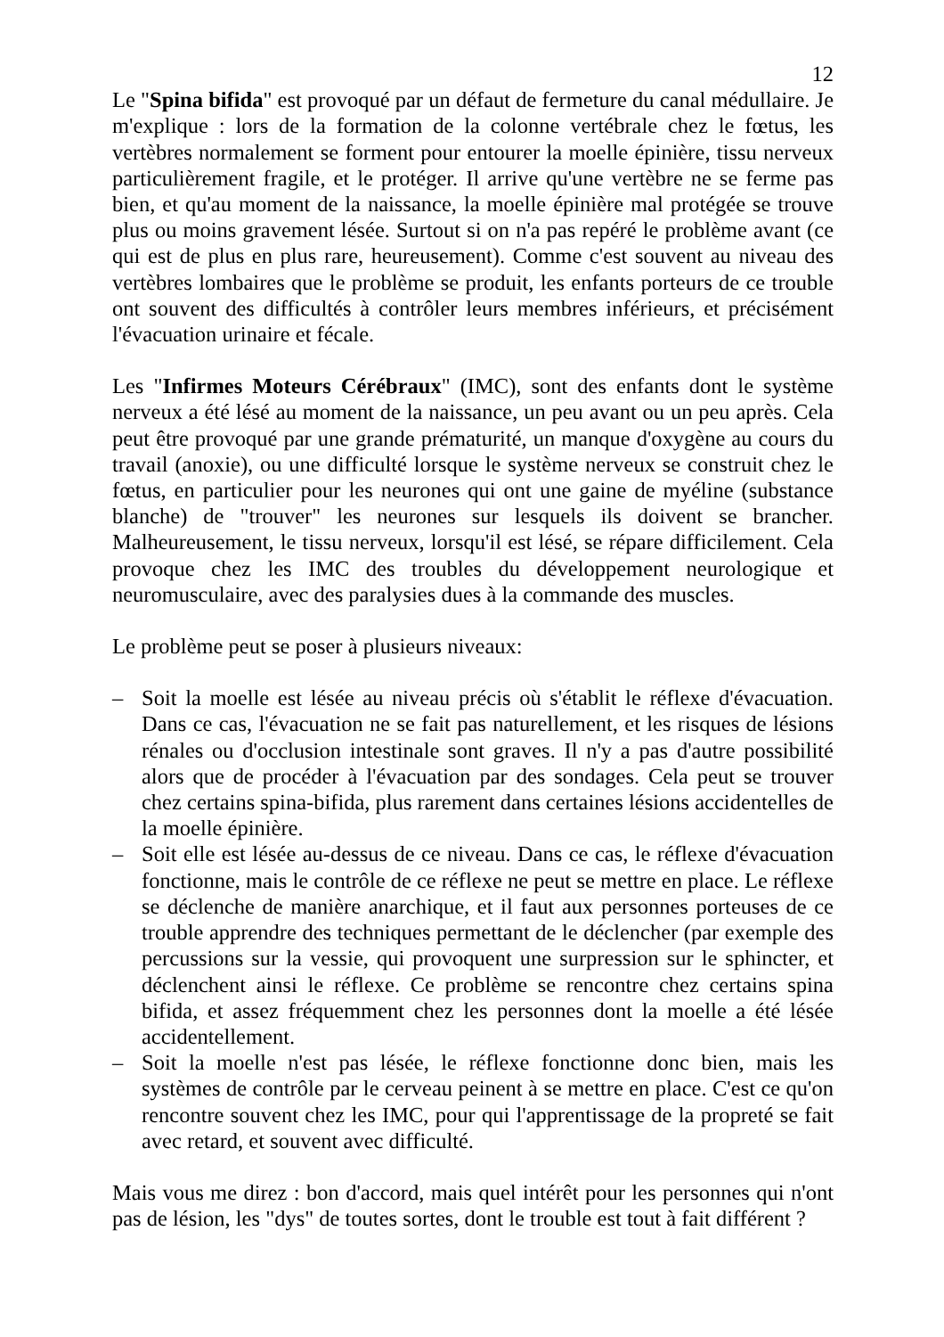12
Le "Spina bifida" est provoqué par un défaut de fermeture du canal médullaire. Je m'explique : lors de la formation de la colonne vertébrale chez le fœtus, les vertèbres normalement se forment pour entourer la moelle épinière, tissu nerveux particulièrement fragile, et le protéger. Il arrive qu'une vertèbre ne se ferme pas bien, et qu'au moment de la naissance, la moelle épinière mal protégée se trouve plus ou moins gravement lésée. Surtout si on n'a pas repéré le problème avant (ce qui est de plus en plus rare, heureusement). Comme c'est souvent au niveau des vertèbres lombaires que le problème se produit, les enfants porteurs de ce trouble ont souvent des difficultés à contrôler leurs membres inférieurs, et précisément l'évacuation urinaire et fécale.
Les "Infirmes Moteurs Cérébraux" (IMC), sont des enfants dont le système nerveux a été lésé au moment de la naissance, un peu avant ou un peu après. Cela peut être provoqué par une grande prématurité, un manque d'oxygène au cours du travail (anoxie), ou une difficulté lorsque le système nerveux se construit chez le fœtus, en particulier pour les neurones qui ont une gaine de myéline (substance blanche) de "trouver" les neurones sur lesquels ils doivent se brancher. Malheureusement, le tissu nerveux, lorsqu'il est lésé, se répare difficilement. Cela provoque chez les IMC des troubles du développement neurologique et neuromusculaire, avec des paralysies dues à la commande des muscles.
Le problème peut se poser à plusieurs niveaux:
– Soit la moelle est lésée au niveau précis où s'établit le réflexe d'évacuation. Dans ce cas, l'évacuation ne se fait pas naturellement, et les risques de lésions rénales ou d'occlusion intestinale sont graves. Il n'y a pas d'autre possibilité alors que de procéder à l'évacuation par des sondages. Cela peut se trouver chez certains spina-bifida, plus rarement dans certaines lésions accidentelles de la moelle épinière.
– Soit elle est lésée au-dessus de ce niveau. Dans ce cas, le réflexe d'évacuation fonctionne, mais le contrôle de ce réflexe ne peut se mettre en place. Le réflexe se déclenche de manière anarchique, et il faut aux personnes porteuses de ce trouble apprendre des techniques permettant de le déclencher (par exemple des percussions sur la vessie, qui provoquent une surpression sur le sphincter, et déclenchent ainsi le réflexe. Ce problème se rencontre chez certains spina bifida, et assez fréquemment chez les personnes dont la moelle a été lésée accidentellement.
– Soit la moelle n'est pas lésée, le réflexe fonctionne donc bien, mais les systèmes de contrôle par le cerveau peinent à se mettre en place. C'est ce qu'on rencontre souvent chez les IMC, pour qui l'apprentissage de la propreté se fait avec retard, et souvent avec difficulté.
Mais vous me direz : bon d'accord, mais quel intérêt pour les personnes qui n'ont pas de lésion, les "dys" de toutes sortes, dont le trouble est tout à fait différent ?